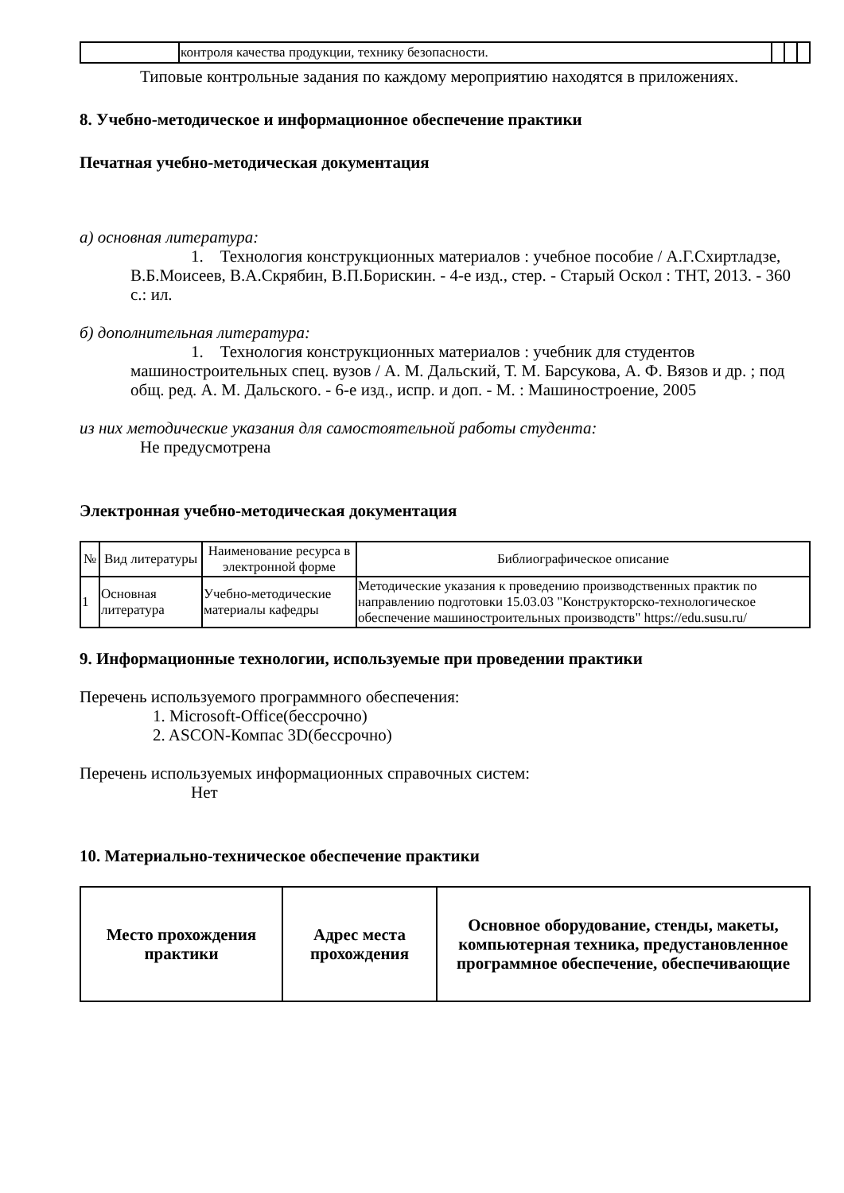| | контроля качества продукции, технику безопасности. | | | |
Типовые контрольные задания по каждому мероприятию находятся в приложениях.
8. Учебно-методическое и информационное обеспечение практики
Печатная учебно-методическая документация
а) основная литература:
1. Технология конструкционных материалов : учебное пособие / А.Г.Схиртладзе, В.Б.Моисеев, В.А.Скрябин, В.П.Борискин. - 4-е изд., стер. - Старый Оскол : ТНТ, 2013. - 360 с.: ил.
б) дополнительная литература:
1. Технология конструкционных материалов : учебник для студентов машиностроительных спец. вузов / А. М. Дальский, Т. М. Барсукова, А. Ф. Вязов и др. ; под общ. ред. А. М. Дальского. - 6-е изд., испр. и доп. - М. : Машиностроение, 2005
из них методические указания для самостоятельной работы студента:
Не предусмотрена
Электронная учебно-методическая документация
| № | Вид литературы | Наименование ресурса в электронной форме | Библиографическое описание |
| --- | --- | --- | --- |
| 1 | Основная литература | Учебно-методические материалы кафедры | Методические указания к проведению производственных практик по направлению подготовки 15.03.03 "Конструкторско-технологическое обеспечение машиностроительных производств" https://edu.susu.ru/ |
9. Информационные технологии, используемые при проведении практики
Перечень используемого программного обеспечения:
1. Microsoft-Office(бессрочно)
2. ASCON-Компас 3D(бессрочно)
Перечень используемых информационных справочных систем:
Нет
10. Материально-техническое обеспечение практики
| Место прохождения практики | Адрес места прохождения | Основное оборудование, стенды, макеты, компьютерная техника, предустановленное программное обеспечение, обеспечивающие |
| --- | --- | --- |